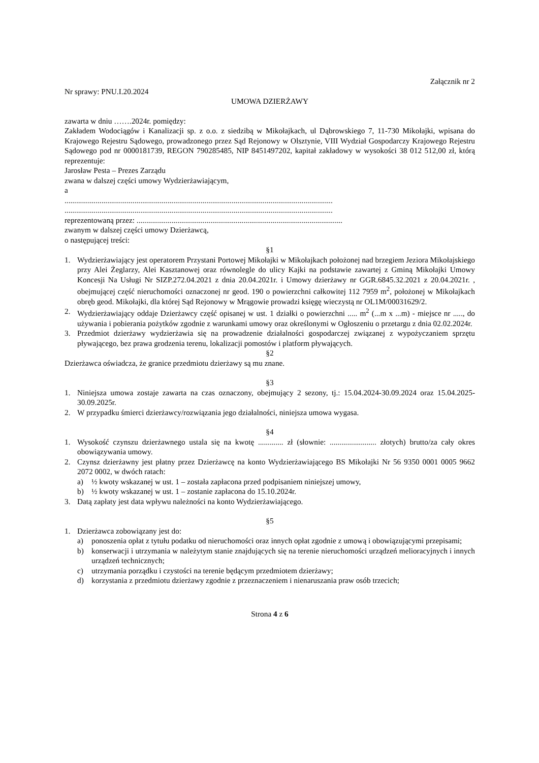Załącznik nr 2
Nr sprawy: PNU.I.20.2024
UMOWA DZIERŻAWY
zawarta w dniu …….2024r. pomiędzy:
Zakładem Wodociągów i Kanalizacji sp. z o.o. z siedzibą w Mikołajkach, ul Dąbrowskiego 7, 11-730 Mikołajki, wpisana do Krajowego Rejestru Sądowego, prowadzonego przez Sąd Rejonowy w Olsztynie, VIII Wydział Gospodarczy Krajowego Rejestru Sądowego pod nr 0000181739, REGON 790285485, NIP 8451497202, kapitał zakładowy w wysokości 38 012 512,00 zł, którą reprezentuje:
Jarosław Pesta – Prezes Zarządu
zwana w dalszej części umowy Wydzierżawiającym,
a
..........................................................................................................................................
..........................................................................................................................................
reprezentowaną przez: ..........................................................................................................
zwanym w dalszej części umowy Dzierżawcą,
o następującej treści:
§1
1. Wydzierżawiający jest operatorem Przystani Portowej Mikołajki w Mikołajkach położonej nad brzegiem Jeziora Mikołajskiego przy Alei Żeglarzy, Alei Kasztanowej oraz równolegle do ulicy Kajki na podstawie zawartej z Gminą Mikołajki Umowy Koncesji Na Usługi Nr SIZP.272.04.2021 z dnia 20.04.2021r. i Umowy dzierżawy nr GGR.6845.32.2021 z 20.04.2021r. , obejmującej część nieruchomości oznaczonej nr geod. 190 o powierzchni całkowitej 112 7959 m<sup>2</sup>, położonej w Mikołajkach obręb geod. Mikołajki, dla której Sąd Rejonowy w Mrągowie prowadzi księgę wieczystą nr OL1M/00031629/2.
2. Wydzierżawiający oddaje Dzierżawcy część opisanej w ust. 1 działki o powierzchni ..... m<sup>2</sup> (...m x ...m) - miejsce nr ....., do używania i pobierania pożytków zgodnie z warunkami umowy oraz określonymi w Ogłoszeniu o przetargu z dnia 02.02.2024r.
3. Przedmiot dzierżawy wydzierżawia się na prowadzenie działalności gospodarczej związanej z wypożyczaniem sprzętu pływającego, bez prawa grodzenia terenu, lokalizacji pomostów i platform pływających.
§2
Dzierżawca oświadcza, że granice przedmiotu dzierżawy są mu znane.
§3
1. Niniejsza umowa zostaje zawarta na czas oznaczony, obejmujący 2 sezony, tj.: 15.04.2024-30.09.2024 oraz 15.04.2025-30.09.2025r.
2. W przypadku śmierci dzierżawcy/rozwiązania jego działalności, niniejsza umowa wygasa.
§4
1. Wysokość czynszu dzierżawnego ustala się na kwotę ............. zł (słownie: ........................ złotych) brutto/za cały okres obowiązywania umowy.
2. Czynsz dzierżawny jest płatny przez Dzierżawcę na konto Wydzierżawiającego BS Mikołajki Nr 56 9350 0001 0005 9662 2072 0002, w dwóch ratach:
a) ½ kwoty wskazanej w ust. 1 – została zapłacona przed podpisaniem niniejszej umowy,
b) ½ kwoty wskazanej w ust. 1 – zostanie zapłacona do 15.10.2024r.
3. Datą zapłaty jest data wpływu należności na konto Wydzierżawiającego.
§5
1. Dzierżawca zobowiązany jest do:
a) ponoszenia opłat z tytułu podatku od nieruchomości oraz innych opłat zgodnie z umową i obowiązującymi przepisami;
b) konserwacji i utrzymania w należytym stanie znajdujących się na terenie nieruchomości urządzeń melioracyjnych i innych urządzeń technicznych;
c) utrzymania porządku i czystości na terenie będącym przedmiotem dzierżawy;
d) korzystania z przedmiotu dzierżawy zgodnie z przeznaczeniem i nienaruszania praw osób trzecich;
Strona 4 z 6